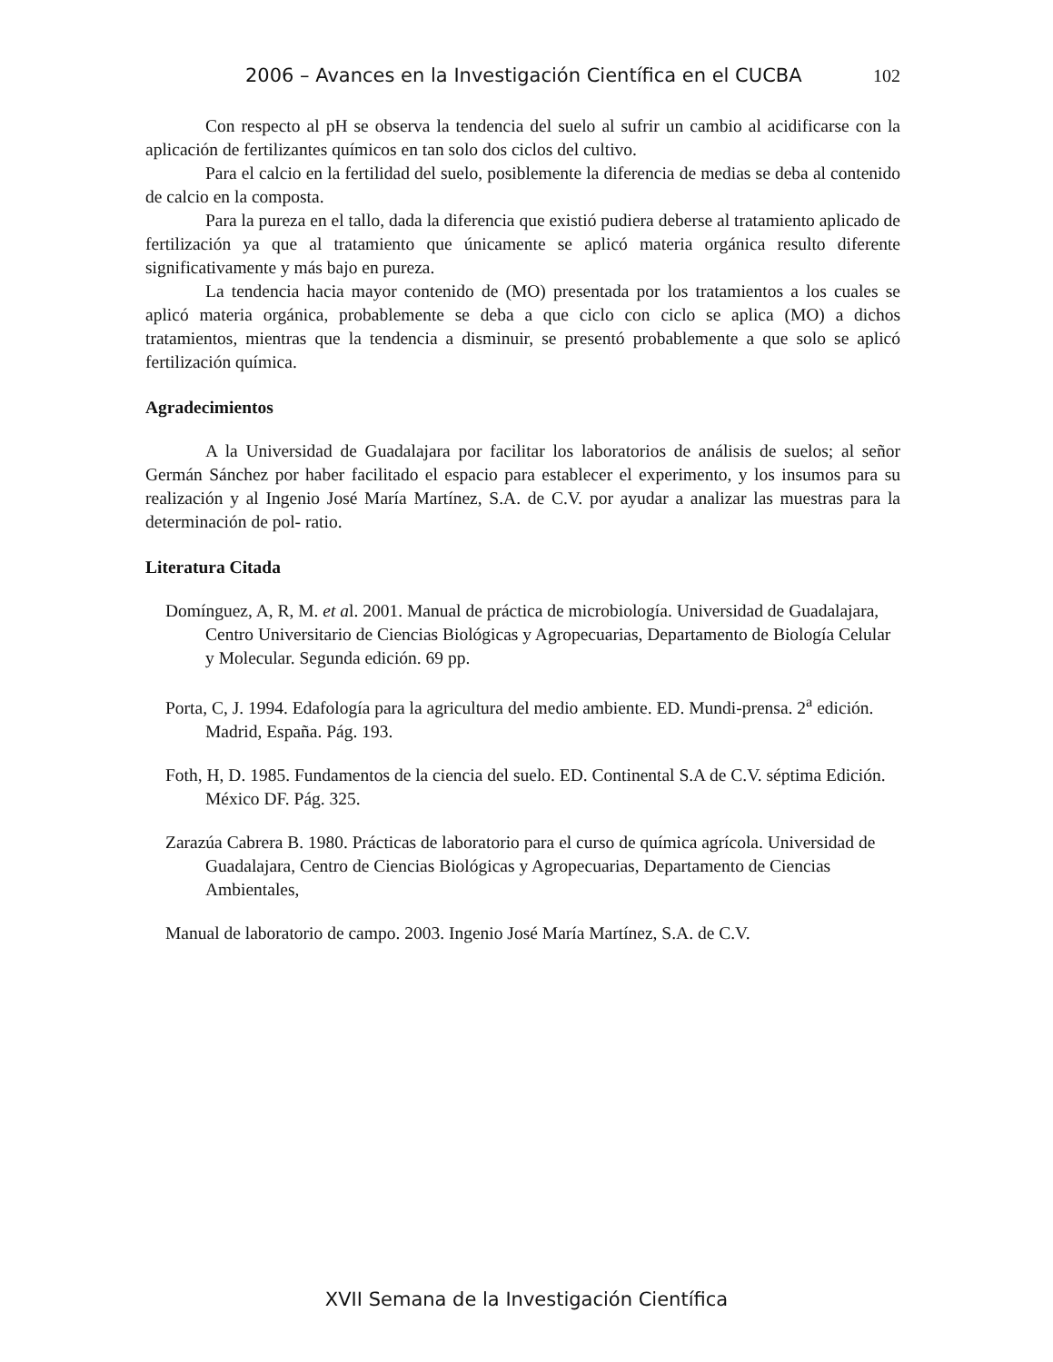2006 – Avances en la Investigación Científica en el CUCBA 102
Con respecto al pH se observa la tendencia del suelo al sufrir un cambio al acidificarse con la aplicación de fertilizantes químicos en tan solo dos ciclos del cultivo.
Para el calcio en la fertilidad del suelo, posiblemente la diferencia de medias se deba al contenido de calcio en la composta.
Para la pureza en el tallo, dada la diferencia que existió pudiera deberse al tratamiento aplicado de fertilización ya que al tratamiento que únicamente se aplicó materia orgánica resulto diferente significativamente y más bajo en pureza.
La tendencia hacia mayor contenido de (MO) presentada por los tratamientos a los cuales se aplicó materia orgánica, probablemente se deba a que ciclo con ciclo se aplica (MO) a dichos tratamientos, mientras que la tendencia a disminuir, se presentó probablemente a que solo se aplicó fertilización química.
Agradecimientos
A la Universidad de Guadalajara por facilitar los laboratorios de análisis de suelos; al señor Germán Sánchez por haber facilitado el espacio para establecer el experimento, y los insumos para su realización y al Ingenio José María Martínez, S.A. de C.V. por ayudar a analizar las muestras para la determinación de pol- ratio.
Literatura Citada
Domínguez, A, R, M. et al. 2001. Manual de práctica de microbiología. Universidad de Guadalajara, Centro Universitario de Ciencias Biológicas y Agropecuarias, Departamento de Biología Celular y Molecular. Segunda edición. 69 pp.
Porta, C, J. 1994. Edafología para la agricultura del medio ambiente. ED. Mundi-prensa. 2<sup>a</sup> edición. Madrid, España. Pág. 193.
Foth, H, D. 1985. Fundamentos de la ciencia del suelo. ED. Continental S.A de C.V. séptima Edición. México DF. Pág. 325.
Zarazúa Cabrera B. 1980. Prácticas de laboratorio para el curso de química agrícola. Universidad de Guadalajara, Centro de Ciencias Biológicas y Agropecuarias, Departamento de Ciencias Ambientales,
Manual de laboratorio de campo. 2003. Ingenio José María Martínez, S.A. de C.V.
XVII Semana de la Investigación Científica